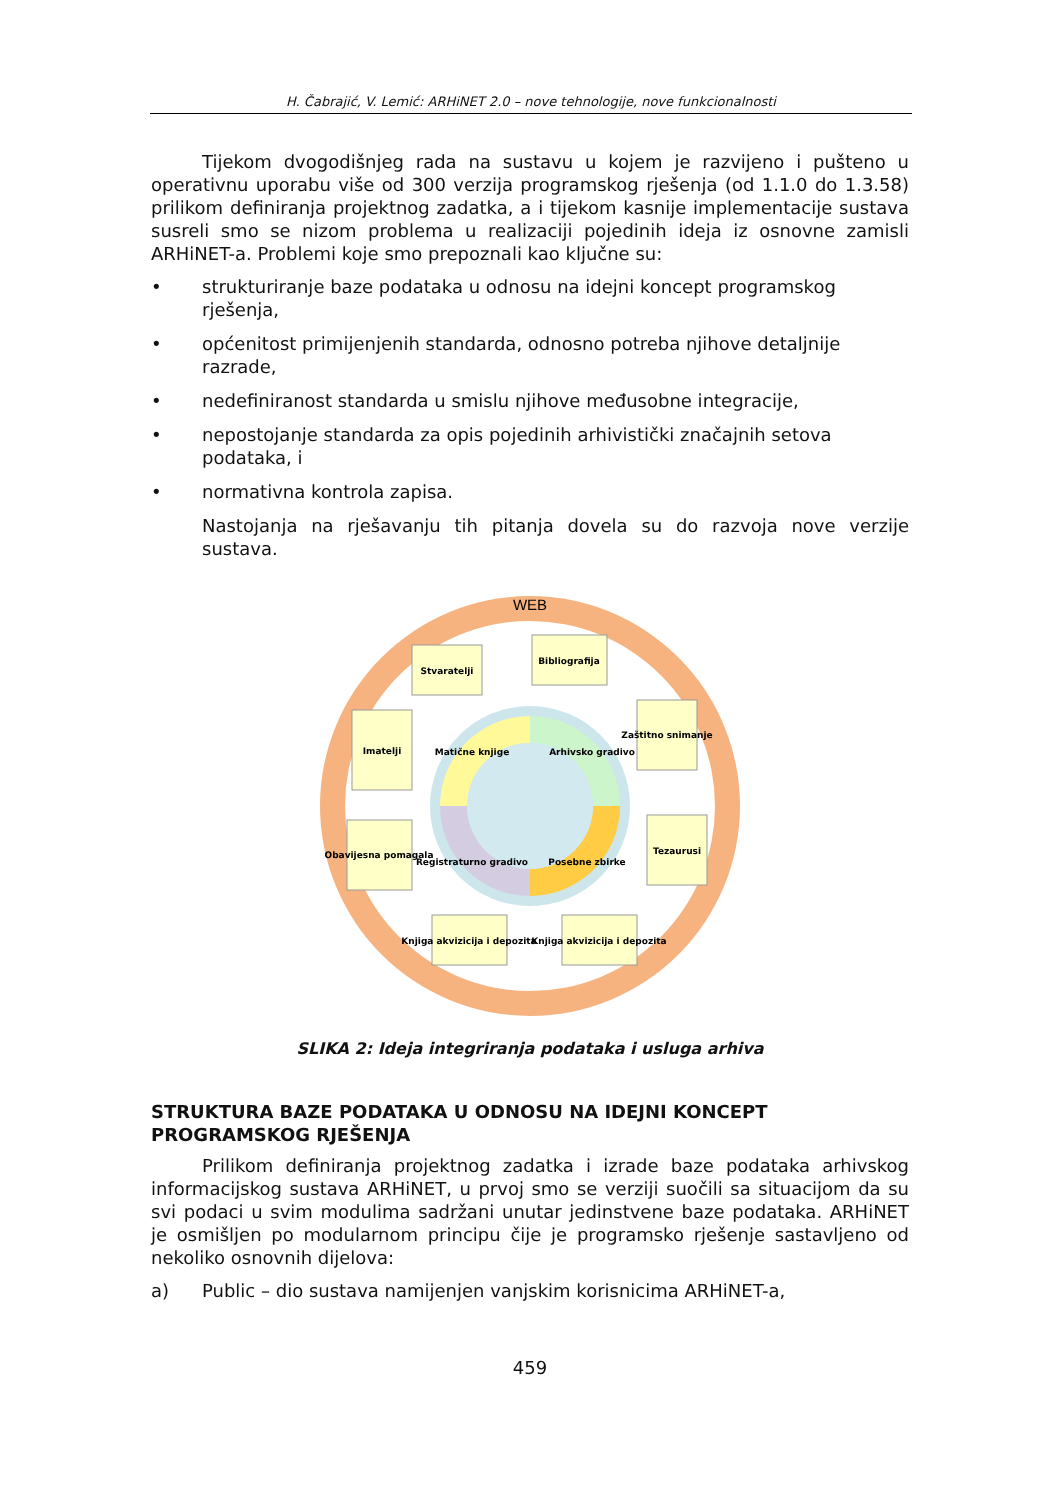H. Čabrajić, V. Lemić: ARHiNET 2.0 – nove tehnologije, nove funkcionalnosti
Tijekom dvogodišnjeg rada na sustavu u kojem je razvijeno i pušteno u operativnu uporabu više od 300 verzija programskog rješenja (od 1.1.0 do 1.3.58) prilikom definiranja projektnog zadatka, a i tijekom kasnije implementacije sustava susreli smo se nizom problema u realizaciji pojedinih ideja iz osnovne zamisli ARHiNET-a. Problemi koje smo prepoznali kao ključne su:
• strukturiranje baze podataka u odnosu na idejni koncept programskog rješenja,
• općenitost primijenjenih standarda, odnosno potreba njihove detaljnije razrade,
• nedefiniranost standarda u smislu njihove međusobne integracije,
• nepostojanje standarda za opis pojedinih arhivistički značajnih setova podataka, i
• normativna kontrola zapisa.
Nastojanja na rješavanju tih pitanja dovela su do razvoja nove verzije sustava.
WEB
Matične knjige
Arhivsko gradivo
Posebne zbirke
Registraturno gradivo
Stvaratelji
Bibliografija
Zaštitno snimanje
Tezaurusi
Knjiga akvizicija i depozita
Knjiga akvizicija i depozita
Obavijesna pomagala
Imatelji
SLIKA 2: Ideja integriranja podataka i usluga arhiva
STRUKTURA BAZE PODATAKA U ODNOSU NA IDEJNI KONCEPT PROGRAMSKOG RJEŠENJA
Prilikom definiranja projektnog zadatka i izrade baze podataka arhivskog informacijskog sustava ARHiNET, u prvoj smo se verziji suočili sa situacijom da su svi podaci u svim modulima sadržani unutar jedinstvene baze podataka. ARHiNET je osmišljen po modularnom principu čije je programsko rješenje sastavljeno od nekoliko osnovnih dijelova:
a) Public – dio sustava namijenjen vanjskim korisnicima ARHiNET-a,
459